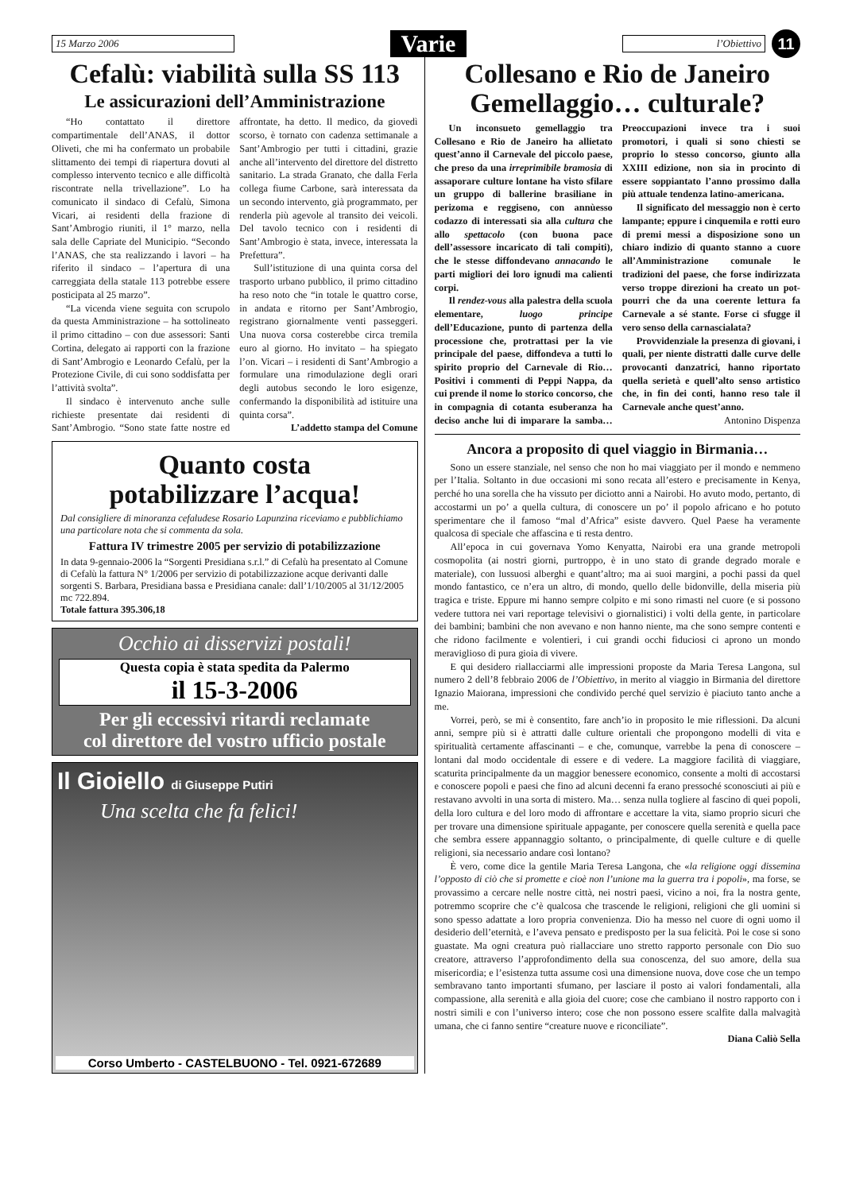15 Marzo 2006 Varie l’Obiettivo 11
Cefalù: viabilità sulla SS 113
Le assicurazioni dell’Amministrazione
“Ho contattato il direttore compartimentale dell’ANAS, il dottor Oliveti, che mi ha confermato un probabile slittamento dei tempi di riapertura dovuti al complesso intervento tecnico e alle difficoltà riscontrate nella trivellazione”. Lo ha comunicato il sindaco di Cefalù, Simona Vicari, ai residenti della frazione di Sant’Ambrogio riuniti, il 1° marzo, nella sala delle Capriate del Municipio. “Secondo l’ANAS, che sta realizzando i lavori – ha riferito il sindaco – l’apertura di una carreggiata della statale 113 potrebbe essere posticipata al 25 marzo”.
“La vicenda viene seguita con scrupolo da questa Amministrazione – ha sottolineato il primo cittadino – con due assessori: Santi Cortina, delegato ai rapporti con la frazione di Sant’Ambrogio e Leonardo Cefalù, per la Protezione Civile, di cui sono soddisfatta per l’attività svolta”.
Il sindaco è intervenuto anche sulle richieste presentate dai residenti di Sant’Ambrogio. “Sono state fatte nostre ed affrontate, ha detto. Il medico, da giovedì scorso, è tornato con cadenza settimanale a Sant’Ambrogio per tutti i cittadini, grazie anche all’intervento del direttore del distretto sanitario. La strada Granato, che dalla Ferla collega fiume Carbone, sarà interessata da un secondo intervento, già programmato, per renderla più agevole al transito dei veicoli. Del tavolo tecnico con i residenti di Sant’Ambrogio è stata, invece, interessata la Prefettura”.
Sull’istituzione di una quinta corsa del trasporto urbano pubblico, il primo cittadino ha reso noto che “in totale le quattro corse, in andata e ritorno per Sant’Ambrogio, registrano giornalmente venti passeggeri. Una nuova corsa costerebbe circa tremila euro al giorno. Ho invitato – ha spiegato l’on. Vicari – i residenti di Sant’Ambrogio a formulare una rimodulazione degli orari degli autobus secondo le loro esigenze, confermando la disponibilità ad istituire una quinta corsa”.
L’addetto stampa del Comune
Quanto costa
potabilizzare l’acqua!
Dal consigliere di minoranza cefaludese Rosario Lapunzina riceviamo e pubblichiamo una particolare nota che si commenta da sola.
Fattura IV trimestre 2005 per servizio di potabilizzazione
In data 9-gennaio-2006 la “Sorgenti Presidiana s.r.l.” di Cefalù ha presentato al Comune di Cefalù la fattura N° 1/2006 per servizio di potabilizzazione acque derivanti dalle sorgenti S. Barbara, Presidiana bassa e Presidiana canale: dall’1/10/2005 al 31/12/2005 mc 722.894.
Totale fattura 395.306,18
Occhio ai disservizi postali!
Questa copia è stata spedita da Palermo
il 15-3-2006
Per gli eccessivi ritardi reclamate
col direttore del vostro ufficio postale
Il Gioiello di Giuseppe Putiri
Una scelta che fa felici!
Corso Umberto - CASTELBUONO - Tel. 0921-672689
Collesano e Rio de Janeiro
Gemellaggio… culturale?
Un inconsueto gemellaggio tra Collesano e Rio de Janeiro ha allietato quest’anno il Carnevale del piccolo paese, che preso da una irreprimibile bramosia di assaporare culture lontane ha visto sfilare un gruppo di ballerine brasiliane in perizoma e reggiseno, con annùesso codazzo di interessati sia alla cultura che allo spettacolo (con buona pace dell’assessore incaricato di tali compiti), che le stesse diffondevano annacando le parti migliori dei loro ignudi ma calienti corpi.
Il rendez-vous alla palestra della scuola elementare, luogo principe dell’Educazione, punto di partenza della processione che, protrattasi per la vie principale del paese, diffondeva a tutti lo spirito proprio del Carnevale di Rio… Positivi i commenti di Peppi Nappa, da cui prende il nome lo storico concorso, che in compagnia di cotanta esuberanza ha deciso anche lui di imparare la samba… Preoccupazioni invece tra i suoi promotori, i quali si sono chiesti se proprio lo stesso concorso, giunto alla XXIII edizione, non sia in procinto di essere soppiantato l’anno prossimo dalla più attuale tendenza latino-americana.
Il significato del messaggio non è certo lampante; eppure i cinquemila e rotti euro di premi messi a disposizione sono un chiaro indizio di quanto stanno a cuore all’Amministrazione comunale le tradizioni del paese, che forse indirizzata verso troppe direzioni ha creato un pot-pourri che da una coerente lettura fa Carnevale a sé stante. Forse ci sfugge il vero senso della carnascialata?
Provvidenziale la presenza di giovani, i quali, per niente distratti dalle curve delle provocanti danzatrici, hanno riportato quella serietà e quell’alto senso artistico che, in fin dei conti, hanno reso tale il Carnevale anche quest’anno.
Antonino Dispenza
Ancora a proposito di quel viaggio in Birmania…
Sono un essere stanziale, nel senso che non ho mai viaggiato per il mondo e nemmeno per l’Italia. Soltanto in due occasioni mi sono recata all’estero e precisamente in Kenya, perché ho una sorella che ha vissuto per diciotto anni a Nairobi. Ho avuto modo, pertanto, di accostarmi un po’ a quella cultura, di conoscere un po’ il popolo africano e ho potuto sperimentare che il famoso “mal d’Africa” esiste davvero. Quel Paese ha veramente qualcosa di speciale che affascina e ti resta dentro.
All’epoca in cui governava Yomo Kenyatta, Nairobi era una grande metropoli cosmopolita (ai nostri giorni, purtroppo, è in uno stato di grande degrado morale e materiale), con lussuosi alberghi e quant’altro; ma ai suoi margini, a pochi passi da quel mondo fantastico, ce n’era un altro, di mondo, quello delle bidonville, della miseria più tragica e triste. Eppure mi hanno sempre colpito e mi sono rimasti nel cuore (e si possono vedere tuttora nei vari reportage televisivi o giornalistici) i volti della gente, in particolare dei bambini; bambini che non avevano e non hanno niente, ma che sono sempre contenti e che ridono facilmente e volentieri, i cui grandi occhi fiduciosi ci aprono un mondo meraviglioso di pura gioia di vivere.
E qui desidero riallacciarmi alle impressioni proposte da Maria Teresa Langona, sul numero 2 dell’8 febbraio 2006 de l’Obiettivo, in merito al viaggio in Birmania del direttore Ignazio Maiorana, impressioni che condivido perché quel servizio è piaciuto tanto anche a me.
Vorrei, però, se mi è consentito, fare anch’io in proposito le mie riflessioni. Da alcuni anni, sempre più si è attratti dalle culture orientali che propongono modelli di vita e spiritualità certamente affascinanti – e che, comunque, varrebbe la pena di conoscere – lontani dal modo occidentale di essere e di vedere. La maggiore facilità di viaggiare, scaturita principalmente da un maggior benessere economico, consente a molti di accostarsi e conoscere popoli e paesi che fino ad alcuni decenni fa erano pressoché sconosciuti ai più e restavano avvolti in una sorta di mistero. Ma… senza nulla togliere al fascino di quei popoli, della loro cultura e del loro modo di affrontare e accettare la vita, siamo proprio sicuri che per trovare una dimensione spirituale appagante, per conoscere quella serenità e quella pace che sembra essere appannaggio soltanto, o principalmente, di quelle culture e di quelle religioni, sia necessario andare così lontano?
È vero, come dice la gentile Maria Teresa Langona, che «la religione oggi dissemina l’opposto di ciò che si promette e cioè non l’unione ma la guerra tra i popoli», ma forse, se provassimo a cercare nelle nostre città, nei nostri paesi, vicino a noi, fra la nostra gente, potremmo scoprire che c’è qualcosa che trascende le religioni, religioni che gli uomini si sono spesso adattate a loro propria convenienza. Dio ha messo nel cuore di ogni uomo il desiderio dell’eternità, e l’aveva pensato e predisposto per la sua felicità. Poi le cose si sono guastate. Ma ogni creatura può riallacciare uno stretto rapporto personale con Dio suo creatore, attraverso l’approfondimento della sua conoscenza, del suo amore, della sua misericordia; e l’esistenza tutta assume così una dimensione nuova, dove cose che un tempo sembravano tanto importanti sfumano, per lasciare il posto ai valori fondamentali, alla compassione, alla serenità e alla gioia del cuore; cose che cambiano il nostro rapporto con i nostri simili e con l’universo intero; cose che non possono essere scalfite dalla malvagità umana, che ci fanno sentire “creature nuove e riconciliate”.
Diana Caliò Sella